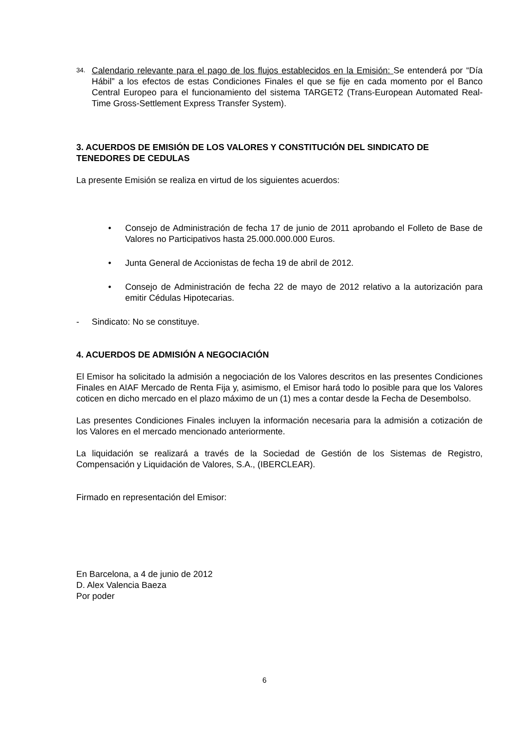34.
Calendario relevante para el pago de los flujos establecidos en la Emisión: Se entenderá por “Día Hábil” a los efectos de estas Condiciones Finales el que se fije en cada momento por el Banco Central Europeo para el funcionamiento del sistema TARGET2 (Trans-European Automated Real-Time Gross-Settlement Express Transfer System).
3. ACUERDOS DE EMISIÓN DE LOS VALORES Y CONSTITUCIÓN DEL SINDICATO DE TENEDORES DE CEDULAS
La presente Emisión se realiza en virtud de los siguientes acuerdos:
• Consejo de Administración de fecha 17 de junio de 2011 aprobando el Folleto de Base de Valores no Participativos hasta 25.000.000.000 Euros.
• Junta General de Accionistas de fecha 19 de abril de 2012.
• Consejo de Administración de fecha 22 de mayo de 2012 relativo a la autorización para emitir Cédulas Hipotecarias.
- Sindicato: No se constituye.
4. ACUERDOS DE ADMISIÓN A NEGOCIACIÓN
El Emisor ha solicitado la admisión a negociación de los Valores descritos en las presentes Condiciones Finales en AIAF Mercado de Renta Fija y, asimismo, el Emisor hará todo lo posible para que los Valores coticen en dicho mercado en el plazo máximo de un (1) mes a contar desde la Fecha de Desembolso.
Las presentes Condiciones Finales incluyen la información necesaria para la admisión a cotización de los Valores en el mercado mencionado anteriormente.
La liquidación se realizará a través de la Sociedad de Gestión de los Sistemas de Registro, Compensación y Liquidación de Valores, S.A., (IBERCLEAR).
Firmado en representación del Emisor:
En Barcelona, a 4 de junio de 2012
D. Alex Valencia Baeza
Por poder
6